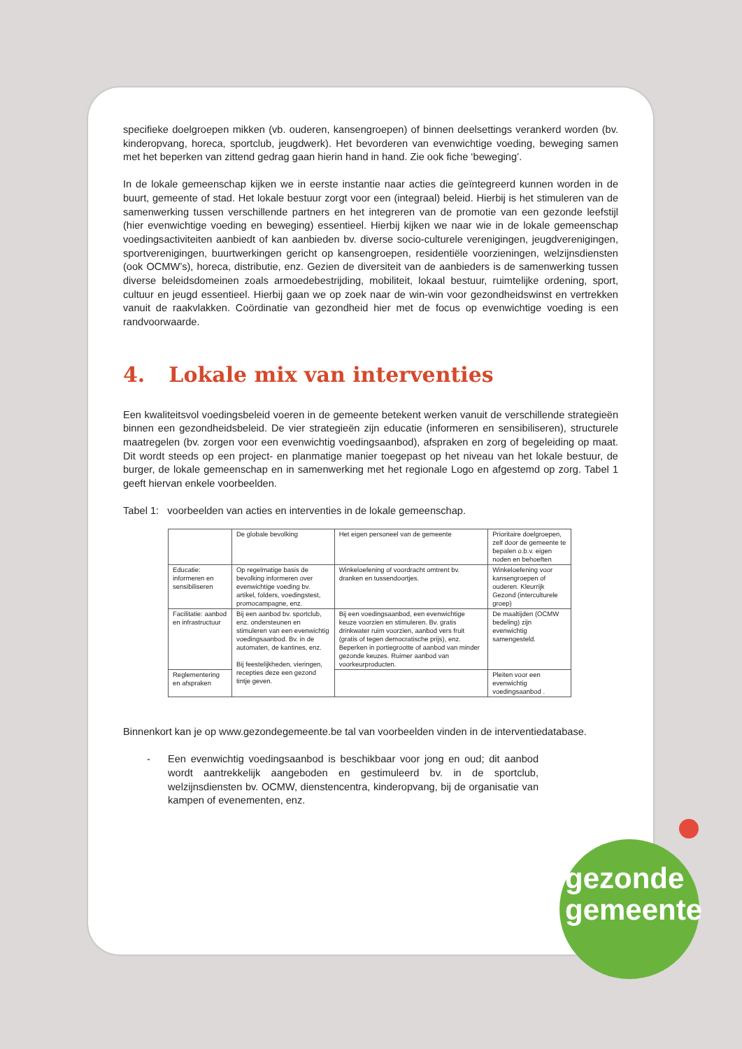specifieke doelgroepen mikken (vb. ouderen, kansengroepen) of binnen deelsettings verankerd worden (bv. kinderopvang, horeca, sportclub, jeugdwerk). Het bevorderen van evenwichtige voeding, beweging samen met het beperken van zittend gedrag gaan hierin hand in hand. Zie ook fiche ‘beweging’.
In de lokale gemeenschap kijken we in eerste instantie naar acties die geïntegreerd kunnen worden in de buurt, gemeente of stad. Het lokale bestuur zorgt voor een (integraal) beleid. Hierbij is het stimuleren van de samenwerking tussen verschillende partners en het integreren van de promotie van een gezonde leefstijl (hier evenwichtige voeding en beweging) essentieel. Hierbij kijken we naar wie in de lokale gemeenschap voedingsactiviteiten aanbiedt of kan aanbieden bv. diverse socio-culturele verenigingen, jeugdverenigingen, sportverenigingen, buurtwerkingen gericht op kansengroepen, residentiële voorzieningen, welzijnsdiensten (ook OCMW’s), horeca, distributie, enz. Gezien de diversiteit van de aanbieders is de samenwerking tussen diverse beleidsdomeinen zoals armoedebestrijding, mobiliteit, lokaal bestuur, ruimtelijke ordening, sport, cultuur en jeugd essentieel. Hierbij gaan we op zoek naar de win-win voor gezondheidswinst en vertrekken vanuit de raakvlakken. Coördinatie van gezondheid hier met de focus op evenwichtige voeding is een randvoorwaarde.
4. Lokale mix van interventies
Een kwaliteitsvol voedingsbeleid voeren in de gemeente betekent werken vanuit de verschillende strategieën binnen een gezondheidsbeleid. De vier strategieën zijn educatie (informeren en sensibiliseren), structurele maatregelen (bv. zorgen voor een evenwichtig voedingsaanbod), afspraken en zorg of begeleiding op maat. Dit wordt steeds op een project- en planmatige manier toegepast op het niveau van het lokale bestuur, de burger, de lokale gemeenschap en in samenwerking met het regionale Logo en afgestemd op zorg. Tabel 1 geeft hiervan enkele voorbeelden.
Tabel 1: voorbeelden van acties en interventies in de lokale gemeenschap.
| | De globale bevolking | Het eigen personeel van de gemeente | Prioritaire doelgroepen, zelf door de gemeente te bepalen o.b.v. eigen noden en behoeften |
| Educatie: informeren en sensibiliseren | Op regelmatige basis de bevolking informeren over evenwichtige voeding bv. artikel, folders, voedingstest, promocampagne, enz. | Winkeloefening of voordracht omtrent bv. dranken en tussendoortjes. | Winkeloefening voor kansengroepen of ouderen. Kleurrijk Gezond (interculturele groep) |
| Facilitatie: aanbod en infrastructuur | Bij een aanbod bv. sportclub, enz. ondersteunen en stimuleren van een evenwichtig voedingsaanbod. Bv. in de automaten, de kantines, enz. Bij feestelijkheden, vieringen, recepties deze een gezond tintje geven. | Bij een voedingsaanbod, een evenwichtige keuze voorzien en stimuleren. Bv. gratis drinkwater ruim voorzien, aanbod vers fruit (gratis of tegen democratische prijs), enz. Beperken in portiegrootte of aanbod van minder gezonde keuzes. Ruimer aanbod van voorkeurproducten. | De maaltijden (OCMW bedeling) zijn evenwichtig samengesteld. |
| Reglementering en afspraken | | | Pleiten voor een evenwichtig voedingsaanbod . |
Binnenkort kan je op www.gezondegemeente.be tal van voorbeelden vinden in de interventiedatabase.
- Een evenwichtig voedingsaanbod is beschikbaar voor jong en oud; dit aanbod wordt aantrekkelijk aangeboden en gestimuleerd bv. in de sportclub, welzijnsdiensten bv. OCMW, dienstencentra, kinderopvang, bij de organisatie van kampen of evenementen, enz.
gezonde
gemeente